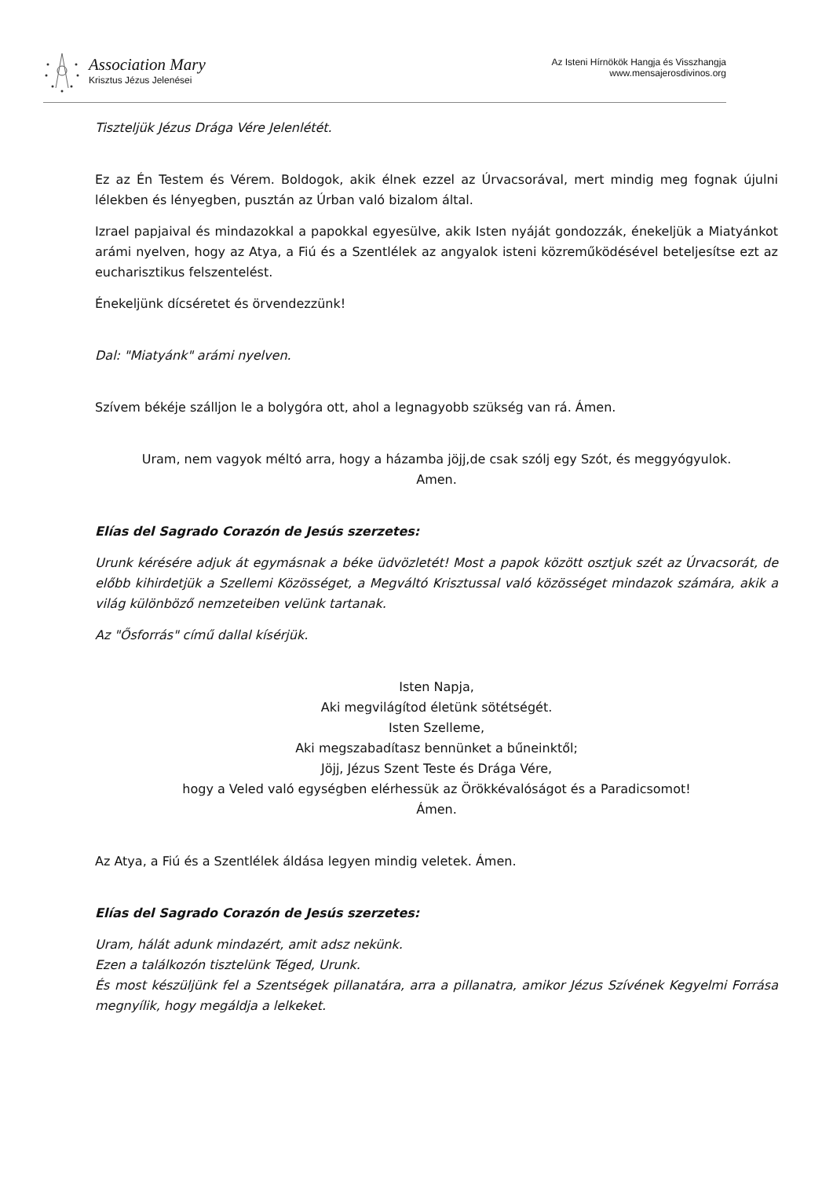Association Mary
Krisztus Jézus Jelenései
Az Isteni Hírnökök Hangja és Visszhangja
www.mensajerosdivinos.org
Tiszteljük Jézus Drága Vére Jelenlétét.
Ez az Én Testem és Vérem. Boldogok, akik élnek ezzel az Úrvacsorával, mert mindig meg fognak újulni lélekben és lényegben, pusztán az Úrban való bizalom által.
Izrael papjaival és mindazokkal a papokkal egyesülve, akik Isten nyáját gondozzák, énekeljük a Miatyánkot arámi nyelven, hogy az Atya, a Fiú és a Szentlélek az angyalok isteni közreműködésével beteljesítse ezt az eucharisztikus felszentelést.
Énekeljünk dícséretet és örvendezzünk!
Dal: "Miatyánk" arámi nyelven.
Szívem békéje szálljon le a bolygóra ott, ahol a legnagyobb szükség van rá. Ámen.
Uram, nem vagyok méltó arra, hogy a házamba jöjj,de csak szólj egy Szót, és meggyógyulok.
Amen.
Elías del Sagrado Corazón de Jesús szerzetes:
Urunk kérésére adjuk át egymásnak a béke üdvözletét! Most a papok között osztjuk szét az Úrvacsorát, de előbb kihirdetjük a Szellemi Közösséget, a Megváltó Krisztussal való közösséget mindazok számára, akik a világ különböző nemzeteiben velünk tartanak.
Az "Ősforrás" című dallal kísérjük.
Isten Napja,
Aki megvilágítod életünk sötétségét.
Isten Szelleme,
Aki megszabadítasz bennünket a bűneinktől;
Jöjj, Jézus Szent Teste és Drága Vére,
hogy a Veled való egységben elérhessük az Örökkévalóságot és a Paradicsomot!
Ámen.
Az Atya, a Fiú és a Szentlélek áldása legyen mindig veletek. Ámen.
Elías del Sagrado Corazón de Jesús szerzetes:
Uram, hálát adunk mindazért, amit adsz nekünk.
Ezen a találkozón tisztelünk Téged, Urunk.
És most készüljünk fel a Szentségek pillanatára, arra a pillanatra, amikor Jézus Szívének Kegyelmi Forrása megnyílik, hogy megáldja a lelkeket.